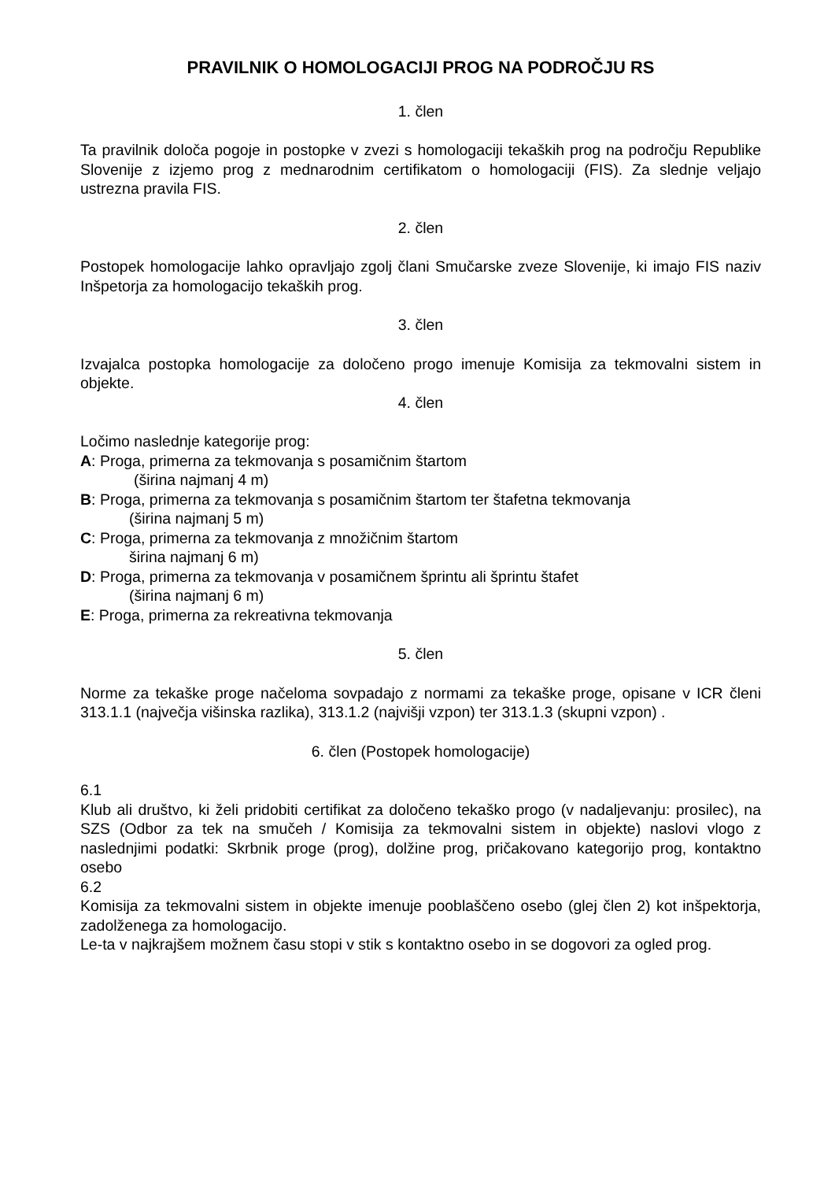PRAVILNIK O HOMOLOGACIJI PROG NA PODROČJU RS
1. člen
Ta pravilnik določa pogoje in postopke v zvezi s homologaciji tekaških prog na področju Republike Slovenije z izjemo prog z mednarodnim certifikatom o homologaciji (FIS). Za slednje veljajo ustrezna pravila FIS.
2. člen
Postopek homologacije lahko opravljajo zgolj člani Smučarske zveze Slovenije, ki imajo FIS naziv Inšpetorja za homologacijo tekaških prog.
3. člen
Izvajalca postopka homologacije za določeno progo imenuje Komisija za tekmovalni sistem in objekte.
4. člen
Ločimo naslednje kategorije prog:
A: Proga, primerna za tekmovanja s posamičnim štartom
(širina najmanj 4 m)
B: Proga, primerna za tekmovanja s posamičnim štartom ter štafetna tekmovanja
(širina najmanj 5 m)
C: Proga, primerna za tekmovanja z množičnim štartom
širina najmanj 6 m)
D: Proga, primerna za tekmovanja v posamičnem šprintu ali šprintu štafet
(širina najmanj 6 m)
E: Proga, primerna za rekreativna tekmovanja
5. člen
Norme za tekaške proge načeloma sovpadajo z normami za tekaške proge, opisane v ICR členi 313.1.1 (največja višinska razlika), 313.1.2 (najvišji vzpon) ter 313.1.3 (skupni vzpon) .
6. člen (Postopek homologacije)
6.1
Klub ali društvo, ki želi pridobiti certifikat za določeno tekaško progo (v nadaljevanju: prosilec), na SZS (Odbor za tek na smučeh / Komisija za tekmovalni sistem in objekte) naslovi vlogo z naslednjimi podatki: Skrbnik proge (prog), dolžine prog, pričakovano kategorijo prog, kontaktno osebo
6.2
Komisija za tekmovalni sistem in objekte imenuje pooblaščeno osebo (glej člen 2) kot inšpektorja, zadolženega za homologacijo.
Le-ta v najkrajšem možnem času stopi v stik s kontaktno osebo in se dogovori za ogled prog.